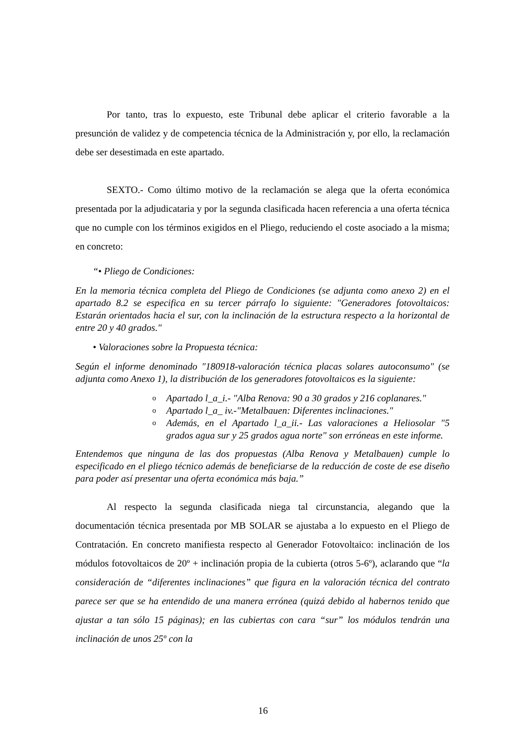Por tanto, tras lo expuesto, este Tribunal debe aplicar el criterio favorable a la presunción de validez y de competencia técnica de la Administración y, por ello, la reclamación debe ser desestimada en este apartado.
SEXTO.- Como último motivo de la reclamación se alega que la oferta económica presentada por la adjudicataria y por la segunda clasificada hacen referencia a una oferta técnica que no cumple con los términos exigidos en el Pliego, reduciendo el coste asociado a la misma; en concreto:
“• Pliego de Condiciones:
En la memoria técnica completa del Pliego de Condiciones (se adjunta como anexo 2) en el apartado 8.2 se especifica en su tercer párrafo lo siguiente: "Generadores fotovoltaicos: Estarán orientados hacia el sur, con la inclinación de la estructura respecto a la horizontal de entre 20 y 40 grados."
• Valoraciones sobre la Propuesta técnica:
Según el informe denominado "180918-valoración técnica placas solares autoconsumo" (se adjunta como Anexo 1), la distribución de los generadores fotovoltaicos es la siguiente:
o Apartado l_a_i.- "Alba Renova: 90 a 30 grados y 216 coplanares."
o Apartado l_a_ iv.-"Metalbauen: Diferentes inclinaciones."
o Además, en el Apartado l_a_ii.- Las valoraciones a Heliosolar "5 grados agua sur y 25 grados agua norte" son erróneas en este informe.
Entendemos que ninguna de las dos propuestas (Alba Renova y Metalbauen) cumple lo especificado en el pliego técnico además de beneficiarse de la reducción de coste de ese diseño para poder así presentar una oferta económica más baja.”
Al respecto la segunda clasificada niega tal circunstancia, alegando que la documentación técnica presentada por MB SOLAR se ajustaba a lo expuesto en el Pliego de Contratación. En concreto manifiesta respecto al Generador Fotovoltaico: inclinación de los módulos fotovoltaicos de 20º + inclinación propia de la cubierta (otros 5-6º), aclarando que “la consideración de “diferentes inclinaciones” que figura en la valoración técnica del contrato parece ser que se ha entendido de una manera errónea (quizá debido al habernos tenido que ajustar a tan sólo 15 páginas); en las cubiertas con cara “sur” los módulos tendrán una inclinación de unos 25º con la
16